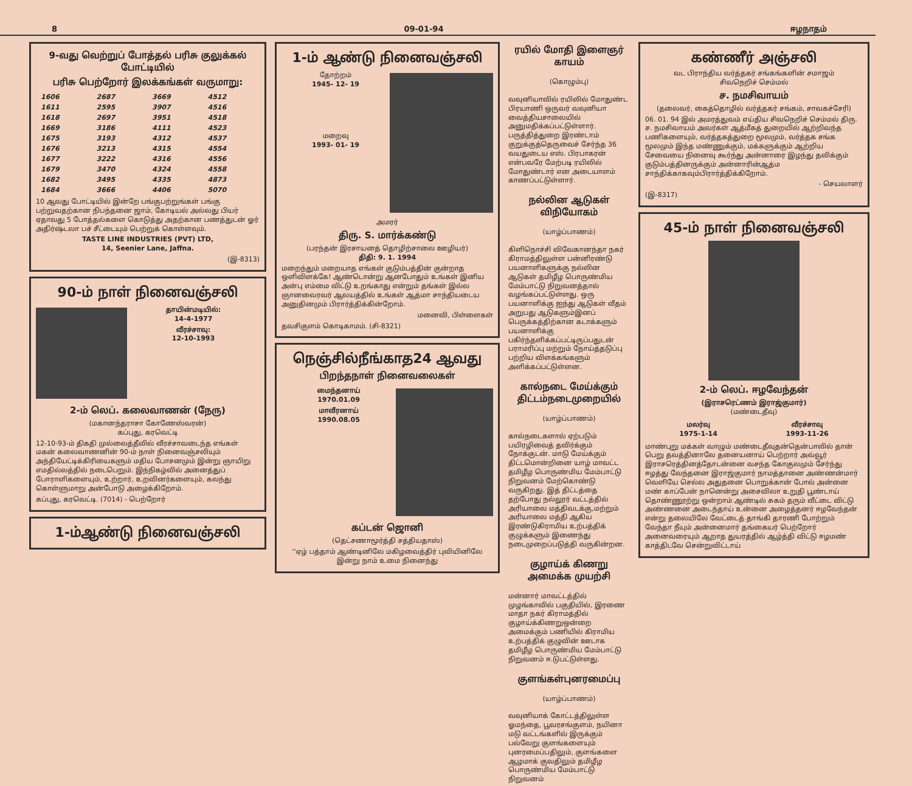8 09-01-94 ஈழநாதம்
9-வது வெற்றுப் போத்தல் பரிசு குலுக்கல் போட்டியில்
பரிசு பெற்றோர் இலக்கங்கள் வருமாறு:
| 1606 | 2687 | 3669 | 4512 |
| 1611 | 2595 | 3907 | 4516 |
| 1618 | 2697 | 3951 | 4518 |
| 1669 | 3186 | 4111 | 4523 |
| 1675 | 3193 | 4312 | 4537 |
| 1676 | 3213 | 4315 | 4554 |
| 1677 | 3222 | 4316 | 4556 |
| 1679 | 3470 | 4324 | 4558 |
| 1682 | 3495 | 4335 | 4873 |
| 1684 | 3666 | 4406 | 5070 |
10 ஆவது போட்டியில் இன்றே பங்குபற்றுங்கள் பங்கு பற்றுவதற்கான நிபந்தனை ஜாம், கோடியல் அல்லது பியர் ஏதாவது 5 போத்தல்களை கொடுத்து அதற்கான பணத்துடன் ஓர் அதிர்ஷ்டலா பச் சீட்டையும் பெற்றுக் கொள்ளவும்.
TASTE LINE INDUSTRIES (PVT) LTD,
14, Seenier Lane, Jaffna.
(இ-8313)
90-ம் நாள் நினைவஞ்சலி
தாயின்மடியில்:
14-4-1977
வீரச்சாவு:
12-10-1993
2-ம் லெப். கலைவாணன் (நேரு)
(மகானந்தராசா கோணேஸ்வரன்)
கப்புது, கரவெட்டி
12-10-93-ம் திகதி முல்லைத்தீவில் வீரச்சாவடைந்த எங்கள் மகன் கலைவாணனின் 90-ம் நாள் நினைவஞ்சலியும் அந்தியேட்டிக்கிரியைகளும் மதிய போசனமும் இன்று ஞாயிறு எமதில்லத்தில் நடைபெறும். இந்நிகழ்வில் அனைத்துப் போராளிகளையும், உற்றார், உறவினர்களையும், கலந்து கொள்ளுமாறு அன்போடு அழைக்கிறோம்.
கப்புது, கரவெட்டி. (7014) - பெற்றோர்
1-ம்ஆண்டு நினைவஞ்சலி
1-ம் ஆண்டு நினைவஞ்சலி
தோற்றம்
1945- 12- 19
மறைவு
1993- 01- 19
அமரர்
திரு. S. மார்க்கண்டு
(பரந்தன் இரசாயனத் தொழிற்சாலை ஊழியர்)
திதி: 9. 1. 1994
மறைந்தும் மறையாத எங்கள் குடும்பத்தின் குன்றாத ஒளிவிளக்கே! ஆண்டொன்று ஆனபோதும் உங்கள் இனிய அன்பு எம்மை விட்டு உறங்காது என்றும் தங்கள் இல்ல ஞானவைரவர் ஆலயத்தில் உங்கள் ஆத்மா சாந்தியடைய அனுதினமும் பிரார்த்திக்கின்றோம்.
மனைவி, பிள்ளைகள்
தவசிகுளம் கொடிகாமம். (சி-8321)
நெஞ்சில்நீங்காத24 ஆவது
பிறந்தநாள் நினைவலைகள்
மைந்தனாய்
1970.01.09
மாவீரனாய்
1990.08.05
கப்டன் ஜொனி
(தெட்சணாமூர்த்தி சத்தியதாஸ்)
''ஏழ் பத்தாம் ஆண்டினிலே மகிழவைத்திர் புவியினிலே இன்று நாம் உமை நினைந்து
ரயில் மோதி இளைஞர் காயம்
(கொழும்பு)
வவுனியாவில் ரயிலில் மோதுண்ட பிரயாணி ஒருவர் வவுனியா வைத்தியசாலையில் அனுமதிக்கப்பட்டுள்ளார். பருத்தித்துறை இரண்டாம் குறுக்குத்தெருவைச் சேர்ந்த 36 வயதுடைய எஸ். பிரபாகரன் என்பவரே மேற்படி ரயிலில் மோதுண்டார் என அடையாளம் காணப்பட்டுள்ளார்.
நல்லின ஆடுகள் விநியோகம்
(யாழ்ப்பாணம்)
கிளிநொச்சி விவேகானந்தா நகர் கிராமத்திலுள்ள பன்னிரண்டு பயனாளிகளுக்கு நல்லின ஆடுகள் தமிழீழ பொருண்மிய மேம்பாட்டு நிறுவனத்தால் வழங்கப்பட்டுள்ளது. ஒரு பயனாளிக்கு ஐந்து ஆடுகள் வீதம் அறுபது ஆடுகளும்இனப் பெருக்கத்திற்கான கடாக்களும் பயனாளிக்கு பகிர்ந்தளிக்கப்பட்டிருப்பதுடன் பராமரிப்பு மற்றும் நோய்த்தடுப்பு பற்றிய விளக்கங்களும் அளிக்கப்பட்டுள்ளன.
கால்நடை மேய்க்கும் திட்டம்நடைமுறையில்
(யாழ்ப்பாணம்)
கால்நடைகளால் ஏற்படும் பயிரழிவைத் தவிர்க்கும் நோக்குடன். மாடு மேய்க்கும் திட்டமொன்றினை யாழ் மாவட்ட தமிழீழ பொருண்மிய மேம்பாட்டு நிறுவனம் மேற்கொண்டு வருகிறது. இத் திட்டத்தை தற்போது நல்லூர் வட்டத்தில் அரியாலை மத்திவடக்கு,மற்றும் அரியாலை மத்தி ஆகிய இரண்டுகிராமிய உற்பத்திக் குழுக்களும் இணைந்து நடைமுறைப்படுத்தி வருகின்றன.
குழாய்க் கிணறு அமைக்க முயற்சி
மன்னார் மாவட்டத்தில் முழங்காவில் பகுதியில், இரணை மாதா நகர் கிராமத்தில் குழாய்க்கிணறுஒன்றை அமைக்கும் பணியில் கிராமிய உற்பத்திக் குழுவின் ஊடாக தமிழீழ பொருண்மிய மேம்பாட்டு நிறுவனம் ஈ.டுபட்டுள்ளது.
குளங்கள்புனரமைப்பு
(யாழ்ப்பாணம்)
வவுனியாக் கோட்டத்திலுள்ள ஓமந்தை, பூவரசங்குளம், நயினா மடு வட்டங்களில் இருக்கும் பல்வேறு குளங்களையும் புனரமைப்பதிலும், குளங்களை ஆழமாக் குவதிலும் தமிழீழ பொருண்மிய மேம்பாட்டு நிறுவனம்
கண்ணீர் அஞ்சலி
வட பிராந்திய வர்த்தகர் சங்கங்களின் சமாஜம்
சிவநெறிச் செம்மல்
ச. நமசிவாயம்
(தலைவர், கைத்தொழில் வர்த்தகர் சங்கம், சாவகச்சேரி)
06. 01. 94 இல் அமரத்துவம் எய்திய சிவநெறிச் செம்மல் திரு. ச. நமசிவாயம் அவர்கள் ஆத்மீகத் துறையில் ஆற்றிவந்த பணிகளையும், வர்த்தகத்துறை மூலமும், வர்த்தக சங்க மூலமும் இந்த மண்ணுக்கும், மக்களுக்கும் ஆற்றிய சேவையை நினைவு கூர்ந்து அன்னாரை இழந்து தவிக்கும் குடும்பத்தினருக்கும் அன்னாரின்ஆத்ம சாந்திக்காகவும்பிரார்த்திக்கிறோம்.
- செயலாளர்
(இ-8317)
45-ம் நாள் நினைவஞ்சலி
2-ம் லெப். ஈழவேந்தன்
(இராசரெட்ணம் இராஜ்குமார்)
(மண்டைதீவு)
மலர்வு
1975-1-14
வீரச்சாவு
1993-11-26
மாண்புறு மக்கள் வாழும் மண்டைதீவுதன்தென்பாலில் தான் பெறு தவத்தினாலே தனையனாய் பெற்றார் அவ்வூர் இராசரெத்தினத்தோடன்னை வசந்த கோகுலமும் சேர்ந்து ஈழத்து வேந்தனை இராஜ்குமார் நாமத்தானை அண்ணன்மார் வெளியே செல்ல அதுதனை பொறுக்கான் போல் அன்னை மண் காப்பேன் நானென்று அசைவிலா உறுதி பூண்டாய் தொண்ணூற்று ஒன்றாம் ஆண்டில் சுகம் தரும் வீட்டை விட்டு அண்ணனை அடைந்தாய் உன்னை அழைத்தனர் ஈழவேந்தன் என்று தலையிலே வேட்டைத் தாங்கி தாரணி போற்றும் வேந்தா நீயும் அன்னைமார் தங்கையர் பெற்றோர் அனைவரையும் ஆறாத துயரத்தில் ஆழ்த்தி விட்டு ஈழமண் காத்திடவே சென்றுவிட்டாய்